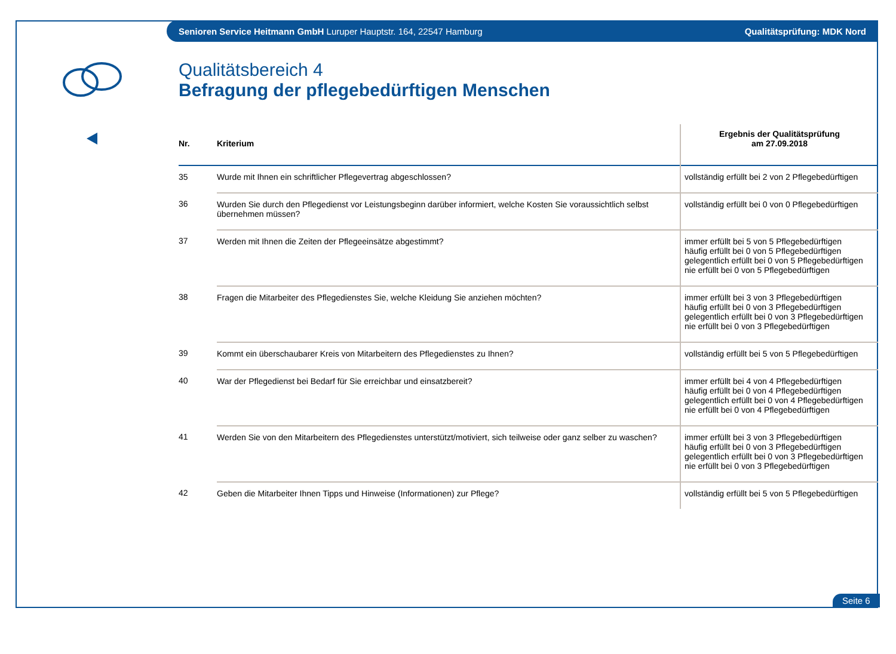Senioren Service Heitmann GmbH Luruper Hauptstr. 164, 22547 Hamburg Qualitätsprüfung: MDK Nord
Qualitätsbereich 4
Befragung der pflegebedürftigen Menschen
| Nr. | Kriterium | Ergebnis der Qualitätsprüfung am 27.09.2018 |
| --- | --- | --- |
| 35 | Wurde mit Ihnen ein schriftlicher Pflegevertrag abgeschlossen? | vollständig erfüllt bei 2 von 2 Pflegebedürftigen |
| 36 | Wurden Sie durch den Pflegedienst vor Leistungsbeginn darüber informiert, welche Kosten Sie voraussichtlich selbst übernehmen müssen? | vollständig erfüllt bei 0 von 0 Pflegebedürftigen |
| 37 | Werden mit Ihnen die Zeiten der Pflegeeinsätze abgestimmt? | immer erfüllt bei 5 von 5 Pflegebedürftigen häufig erfüllt bei 0 von 5 Pflegebedürftigen gelegentlich erfüllt bei 0 von 5 Pflegebedürftigen nie erfüllt bei 0 von 5 Pflegebedürftigen |
| 38 | Fragen die Mitarbeiter des Pflegedienstes Sie, welche Kleidung Sie anziehen möchten? | immer erfüllt bei 3 von 3 Pflegebedürftigen häufig erfüllt bei 0 von 3 Pflegebedürftigen gelegentlich erfüllt bei 0 von 3 Pflegebedürftigen nie erfüllt bei 0 von 3 Pflegebedürftigen |
| 39 | Kommt ein überschaubarer Kreis von Mitarbeitern des Pflegedienstes zu Ihnen? | vollständig erfüllt bei 5 von 5 Pflegebedürftigen |
| 40 | War der Pflegedienst bei Bedarf für Sie erreichbar und einsatzbereit? | immer erfüllt bei 4 von 4 Pflegebedürftigen häufig erfüllt bei 0 von 4 Pflegebedürftigen gelegentlich erfüllt bei 0 von 4 Pflegebedürftigen nie erfüllt bei 0 von 4 Pflegebedürftigen |
| 41 | Werden Sie von den Mitarbeitern des Pflegedienstes unterstützt/motiviert, sich teilweise oder ganz selber zu waschen? | immer erfüllt bei 3 von 3 Pflegebedürftigen häufig erfüllt bei 0 von 3 Pflegebedürftigen gelegentlich erfüllt bei 0 von 3 Pflegebedürftigen nie erfüllt bei 0 von 3 Pflegebedürftigen |
| 42 | Geben die Mitarbeiter Ihnen Tipps und Hinweise (Informationen) zur Pflege? | vollständig erfüllt bei 5 von 5 Pflegebedürftigen |
Seite 6